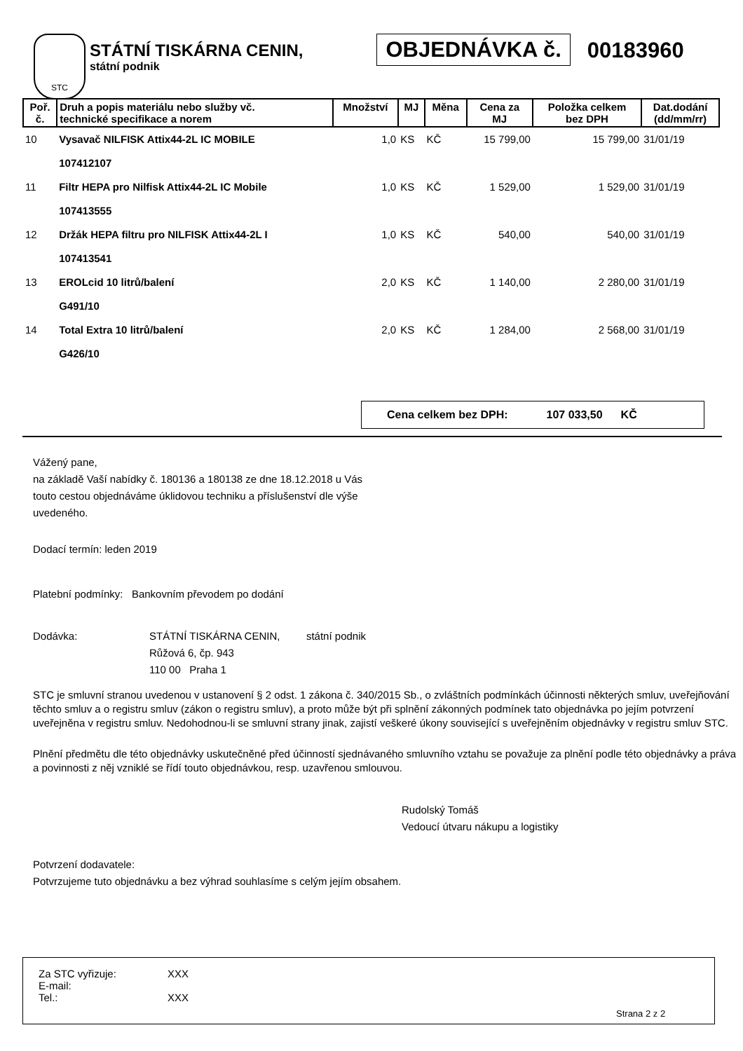STC
STÁTNÍ TISKÁRNA CENIN,
státní podnik
OBJEDNÁVKA č. 00183960
| Poř. č. | Druh a popis materiálu nebo služby vč. technické specifikace a norem | Množství | MJ | Měna | Cena za MJ | Položka celkem bez DPH | Dat.dodání (dd/mm/rr) |
| --- | --- | --- | --- | --- | --- | --- | --- |
| 10 | Vysavač NILFISK Attix44-2L IC MOBILE | 1,0 | KS | KČ | 15 799,00 | 15 799,00 | 31/01/19 |
| | 107412107 | | | | | | |
| 11 | Filtr HEPA pro Nilfisk Attix44-2L IC Mobile | 1,0 | KS | KČ | 1 529,00 | 1 529,00 | 31/01/19 |
| | 107413555 | | | | | | |
| 12 | Držák HEPA filtru pro NILFISK Attix44-2L I | 1,0 | KS | KČ | 540,00 | 540,00 | 31/01/19 |
| | 107413541 | | | | | | |
| 13 | EROLcid 10 litrů/balení | 2,0 | KS | KČ | 1 140,00 | 2 280,00 | 31/01/19 |
| | G491/10 | | | | | | |
| 14 | Total Extra 10 litrů/balení | 2,0 | KS | KČ | 1 284,00 | 2 568,00 | 31/01/19 |
| | G426/10 | | | | | | |
Cena celkem bez DPH: 107 033,50 KČ
Vážený pane,
na základě Vaší nabídky č. 180136 a 180138 ze dne 18.12.2018 u Vás
touto cestou objednáváme úklidovou techniku a příslušenství dle výše
uvedeného.
Dodací termín: leden 2019
Platební podmínky: Bankovním převodem po dodání
Dodávka: STÁTNÍ TISKÁRNA CENIN, státní podnik
Růžová 6, čp. 943
110 00 Praha 1
STC je smluvní stranou uvedenou v ustanovení § 2 odst. 1 zákona č. 340/2015 Sb., o zvláštních podmínkách účinnosti některých smluv, uveřejňování těchto smluv a o registru smluv (zákon o registru smluv), a proto může být při splnění zákonných podmínek tato objednávka po jejím potvrzení uveřejněna v registru smluv. Nedohodnou-li se smluvní strany jinak, zajistí veškeré úkony související s uveřejněním objednávky v registru smluv STC.
Plnění předmětu dle této objednávky uskutečněné před účinností sjednávaného smluvního vztahu se považuje za plnění podle této objednávky a práva a povinnosti z něj vzniklé se řídí touto objednávkou, resp. uzavřenou smlouvou.
Rudolský Tomáš
Vedoucí útvaru nákupu a logistiky
Potvrzení dodavatele:
Potvrzujeme tuto objednávku a bez výhrad souhlasíme s celým jejím obsahem.
Za STC vyřizuje:
E-mail:
Tel.:
XXX
XXX
Strana 2 z 2